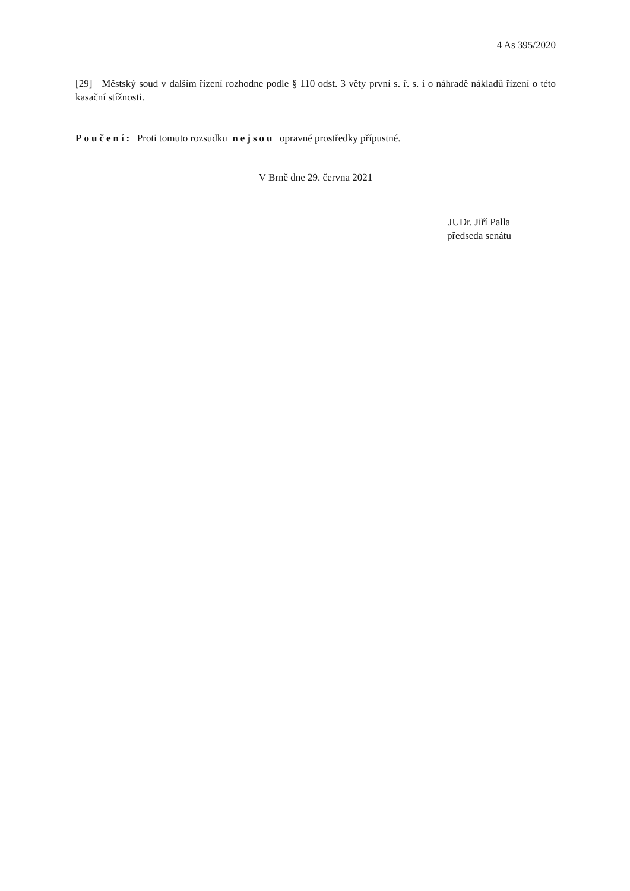4 As 395/2020
[29] Městský soud v dalším řízení rozhodne podle § 110 odst. 3 věty první s. ř. s. i o náhradě nákladů řízení o této kasační stížnosti.
Poučení: Proti tomuto rozsudku nejsou opravné prostředky přípustné.
V Brně dne 29. června 2021
JUDr. Jiří Palla
předseda senátu